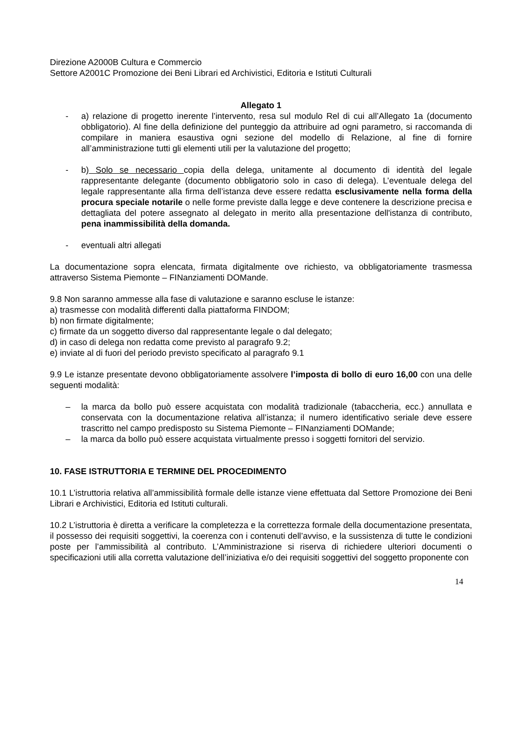Direzione A2000B Cultura e Commercio
Settore A2001C Promozione dei Beni Librari ed Archivistici, Editoria e Istituti Culturali
Allegato 1
- a) relazione di progetto inerente l’intervento, resa sul modulo Rel di cui all’Allegato 1a (documento obbligatorio). Al fine della definizione del punteggio da attribuire ad ogni parametro, si raccomanda di compilare in maniera esaustiva ogni sezione del modello di Relazione, al fine di fornire all’amministrazione tutti gli elementi utili per la valutazione del progetto;
- b) Solo se necessario copia della delega, unitamente al documento di identità del legale rappresentante delegante (documento obbligatorio solo in caso di delega). L’eventuale delega del legale rappresentante alla firma dell’istanza deve essere redatta esclusivamente nella forma della procura speciale notarile o nelle forme previste dalla legge e deve contenere la descrizione precisa e dettagliata del potere assegnato al delegato in merito alla presentazione dell'istanza di contributo, pena inammissibilità della domanda.
- eventuali altri allegati
La documentazione sopra elencata, firmata digitalmente ove richiesto, va obbligatoriamente trasmessa attraverso Sistema Piemonte – FINanziamenti DOMande.
9.8 Non saranno ammesse alla fase di valutazione e saranno escluse le istanze:
a) trasmesse con modalità differenti dalla piattaforma FINDOM;
b) non firmate digitalmente;
c) firmate da un soggetto diverso dal rappresentante legale o dal delegato;
d) in caso di delega non redatta come previsto al paragrafo 9.2;
e) inviate al di fuori del periodo previsto specificato al paragrafo 9.1
9.9 Le istanze presentate devono obbligatoriamente assolvere l’imposta di bollo di euro 16,00 con una delle seguenti modalità:
– la marca da bollo può essere acquistata con modalità tradizionale (tabaccheria, ecc.) annullata e conservata con la documentazione relativa all’istanza; il numero identificativo seriale deve essere trascritto nel campo predisposto su Sistema Piemonte – FINanziamenti DOMande;
– la marca da bollo può essere acquistata virtualmente presso i soggetti fornitori del servizio.
10. FASE ISTRUTTORIA E TERMINE DEL PROCEDIMENTO
10.1 L’istruttoria relativa all’ammissibilità formale delle istanze viene effettuata dal Settore Promozione dei Beni Librari e Archivistici, Editoria ed Istituti culturali.
10.2 L’istruttoria è diretta a verificare la completezza e la correttezza formale della documentazione presentata, il possesso dei requisiti soggettivi, la coerenza con i contenuti dell’avviso, e la sussistenza di tutte le condizioni poste per l’ammissibilità al contributo. L’Amministrazione si riserva di richiedere ulteriori documenti o specificazioni utili alla corretta valutazione dell’iniziativa e/o dei requisiti soggettivi del soggetto proponente con
14